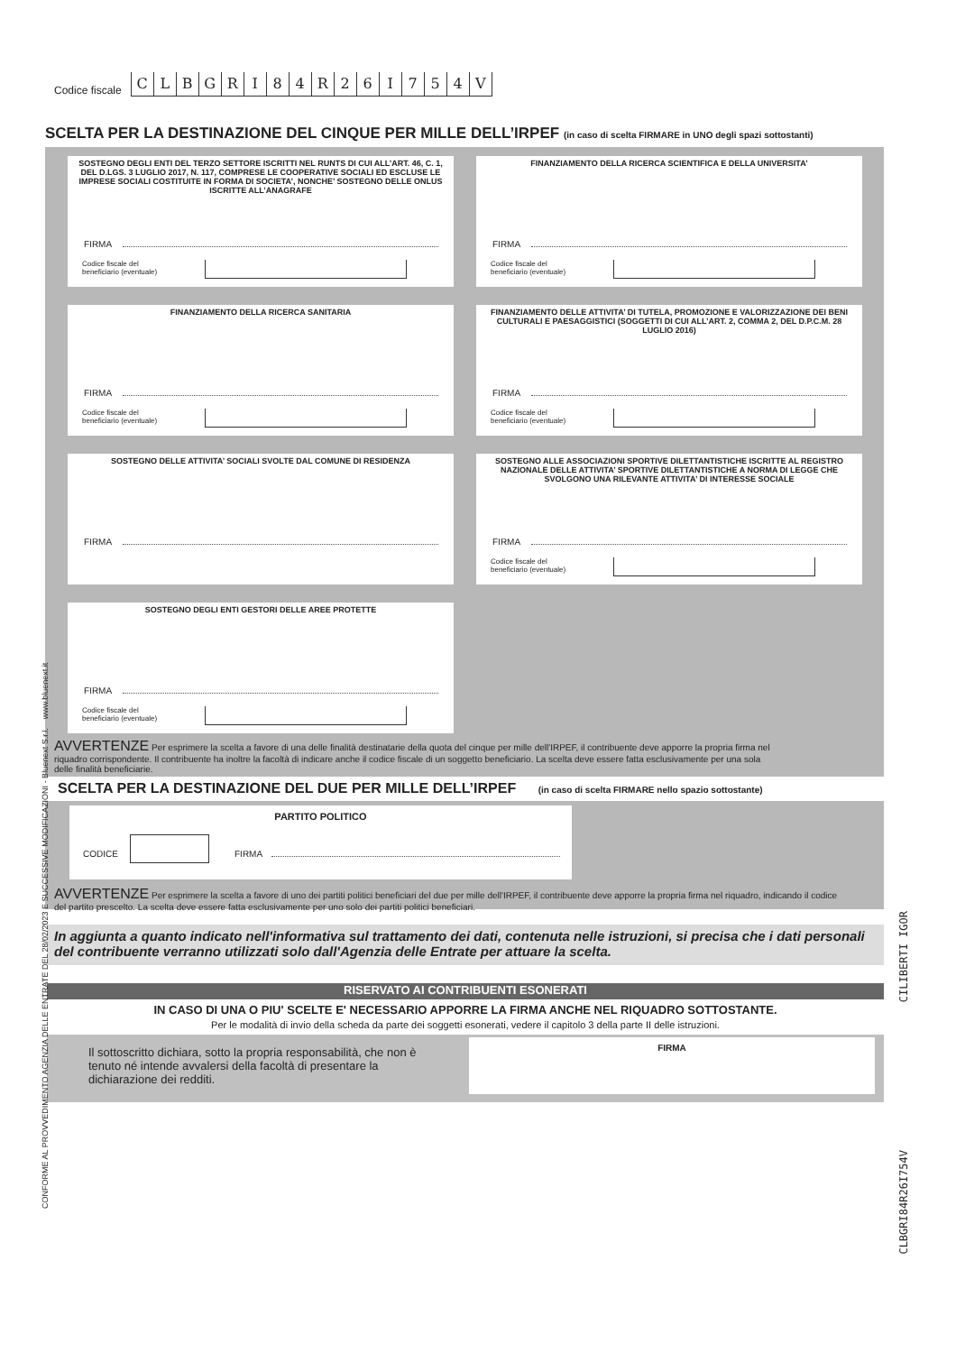Codice fiscale
C
L
B
G
R
I
8
4
R
2
6
I
7
5
4
V
SCELTA PER LA DESTINAZIONE DEL CINQUE PER MILLE DELL’IRPEF (in caso di scelta FIRMARE in UNO degli spazi sottostanti)
SOSTEGNO DEGLI ENTI DEL TERZO SETTORE ISCRITTI NEL RUNTS DI CUI ALL’ART. 46, C. 1, DEL D.LGS. 3 LUGLIO 2017, N. 117, COMPRESE LE COOPERATIVE SOCIALI ED ESCLUSE LE IMPRESE SOCIALI COSTITUITE IN FORMA DI SOCIETA’, NONCHE’ SOSTEGNO DELLE ONLUS ISCRITTE ALL’ANAGRAFE
FIRMA
Codice fiscale del
beneficiario (eventuale)
FINANZIAMENTO DELLA RICERCA SCIENTIFICA E DELLA UNIVERSITA’
FIRMA
Codice fiscale del
beneficiario (eventuale)
FINANZIAMENTO DELLA RICERCA SANITARIA
FIRMA
Codice fiscale del
beneficiario (eventuale)
FINANZIAMENTO DELLE ATTIVITA’ DI TUTELA, PROMOZIONE E VALORIZZAZIONE DEI BENI CULTURALI E PAESAGGISTICI (SOGGETTI DI CUI ALL’ART. 2, COMMA 2, DEL D.P.C.M. 28 LUGLIO 2016)
FIRMA
Codice fiscale del
beneficiario (eventuale)
SOSTEGNO DELLE ATTIVITA’ SOCIALI SVOLTE DAL COMUNE DI RESIDENZA
FIRMA
SOSTEGNO ALLE ASSOCIAZIONI SPORTIVE DILETTANTISTICHE ISCRITTE AL REGISTRO NAZIONALE DELLE ATTIVITA’ SPORTIVE DILETTANTISTICHE A NORMA DI LEGGE CHE SVOLGONO UNA RILEVANTE ATTIVITA’ DI INTERESSE SOCIALE
FIRMA
Codice fiscale del
beneficiario (eventuale)
SOSTEGNO DEGLI ENTI GESTORI DELLE AREE PROTETTE
FIRMA
Codice fiscale del
beneficiario (eventuale)
AVVERTENZE Per esprimere la scelta a favore di una delle finalità destinatarie della quota del cinque per mille dell'IRPEF, il contribuente deve apporre la propria firma nel riquadro corrispondente. Il contribuente ha inoltre la facoltà di indicare anche il codice fiscale di un soggetto beneficiario. La scelta deve essere fatta esclusivamente per una sola delle finalità beneficiarie.
SCELTA PER LA DESTINAZIONE DEL DUE PER MILLE DELL’IRPEF (in caso di scelta FIRMARE nello spazio sottostante)
PARTITO POLITICO
CODICE FIRMA
AVVERTENZE Per esprimere la scelta a favore di uno dei partiti politici beneficiari del due per mille dell'IRPEF, il contribuente deve apporre la propria firma nel riquadro, indicando il codice del partito prescelto. La scelta deve essere fatta esclusivamente per uno solo dei partiti politici beneficiari.
In aggiunta a quanto indicato nell'informativa sul trattamento dei dati, contenuta nelle istruzioni, si precisa che i dati personali del contribuente verranno utilizzati solo dall'Agenzia delle Entrate per attuare la scelta.
RISERVATO AI CONTRIBUENTI ESONERATI
IN CASO DI UNA O PIU' SCELTE E' NECESSARIO APPORRE LA FIRMA ANCHE NEL RIQUADRO SOTTOSTANTE.
Per le modalità di invio della scheda da parte dei soggetti esonerati, vedere il capitolo 3 della parte II delle istruzioni.
Il sottoscritto dichiara, sotto la propria responsabilità, che non è tenuto né intende avvalersi della facoltà di presentare la dichiarazione dei redditi.
FIRMA
CONFORME AL PROVVEDIMENTO AGENZIA DELLE ENTRATE DEL 28/02/2023 E SUCCESSIVE MODIFICAZIONI - Bluenext S.r.l. www.bluenext.it
CILIBERTI IGOR
CLBGRI84R26I754V